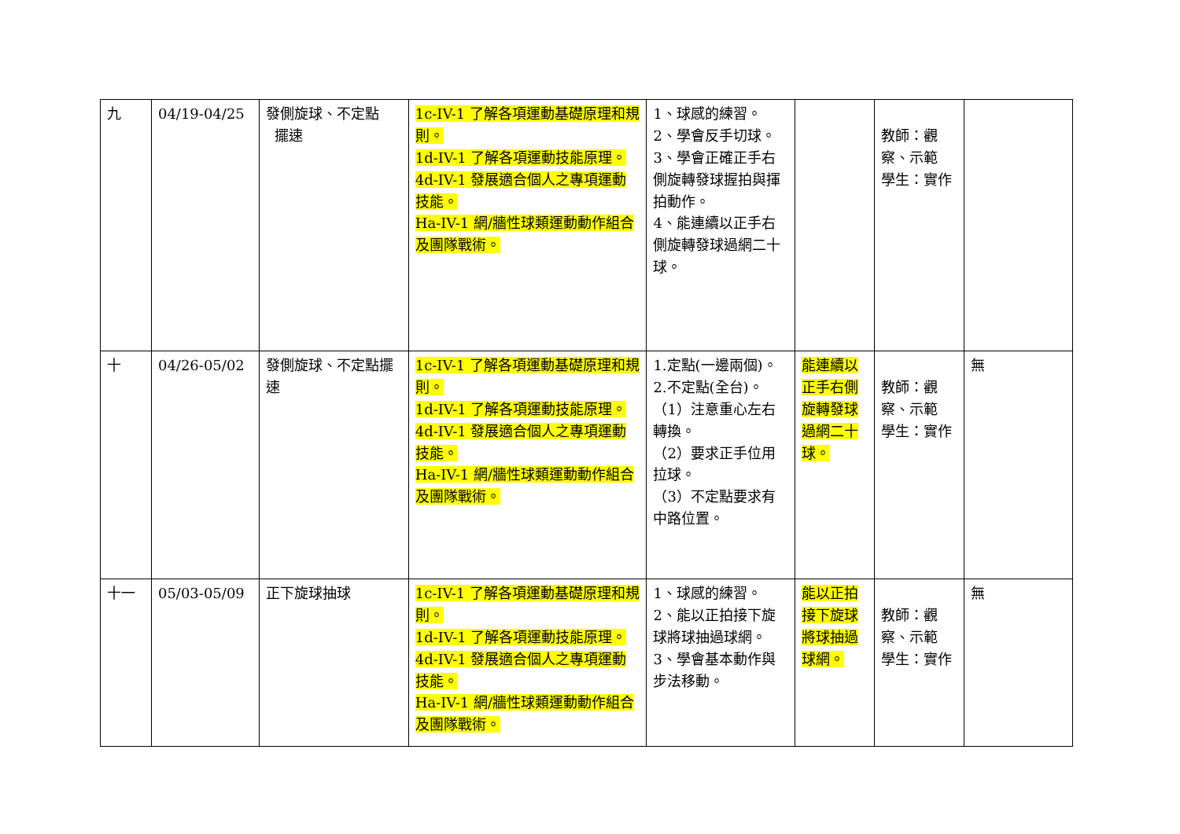| 九 | 04/19-04/25 | 發側旋球、不定點 擺速 | 1c-IV-1 了解各項運動基礎原理和規則。 1d-IV-1 了解各項運動技能原理。 4d-IV-1 發展適合個人之專項運動技能。 Ha-IV-1 網/牆性球類運動動作組合及團隊戰術。 | 1、球感的練習。 2、學會反手切球。 3、學會正確正手右側旋轉發球握拍與揮拍動作。 4、能連續以正手右側旋轉發球過網二十球。 | | 教師：觀察、示範 學生：實作 | |
| 十 | 04/26-05/02 | 發側旋球、不定點擺速 | 1c-IV-1 了解各項運動基礎原理和規則。 1d-IV-1 了解各項運動技能原理。 4d-IV-1 發展適合個人之專項運動技能。 Ha-IV-1 網/牆性球類運動動作組合及團隊戰術。 | 1.定點(一邊兩個)。 2.不定點(全台)。 （1）注意重心左右轉換。 （2）要求正手位用拉球。 （3）不定點要求有中路位置。 | 能連續以正手右側旋轉發球過網二十球。 | 教師：觀察、示範 學生：實作 | 無 |
| 十一 | 05/03-05/09 | 正下旋球抽球 | 1c-IV-1 了解各項運動基礎原理和規則。 1d-IV-1 了解各項運動技能原理。 4d-IV-1 發展適合個人之專項運動技能。 Ha-IV-1 網/牆性球類運動動作組合及團隊戰術。 | 1、球感的練習。 2、能以正拍接下旋球將球抽過球網。 3、學會基本動作與步法移動。 | 能以正拍接下旋球將球抽過球網。 | 教師：觀察、示範 學生：實作 | 無 |